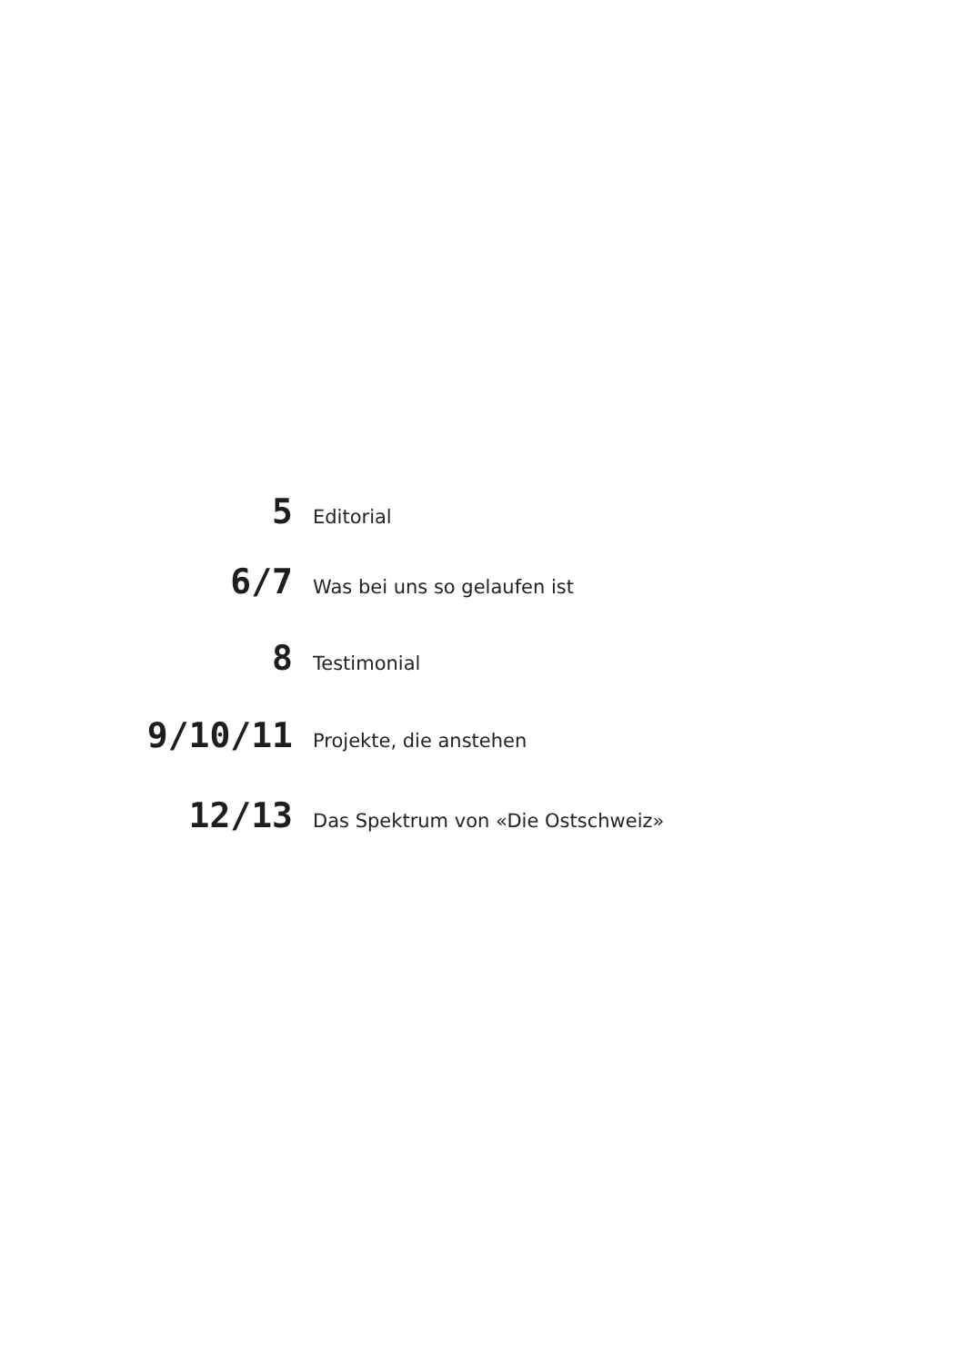5 Editorial
6/7 Was bei uns so gelaufen ist
8 Testimonial
9/10/11 Projekte, die anstehen
12/13 Das Spektrum von «Die Ostschweiz»